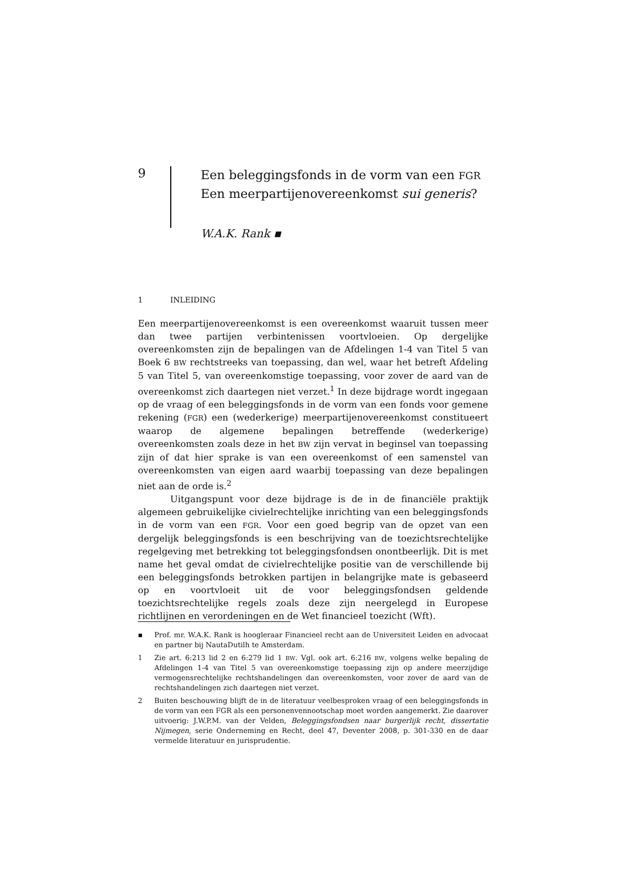9
Een beleggingsfonds in de vorm van een FGR
Een meerpartijenovereenkomst sui generis?
W.A.K. Rank ▪
1 INLEIDING
Een meerpartijenovereenkomst is een overeenkomst waaruit tussen meer dan twee partijen verbintenissen voortvloeien. Op dergelijke overeenkomsten zijn de bepalingen van de Afdelingen 1-4 van Titel 5 van Boek 6 BW rechtstreeks van toepassing, dan wel, waar het betreft Afdeling 5 van Titel 5, van overeenkomstige toepassing, voor zover de aard van de overeenkomst zich daartegen niet verzet.<sup>1</sup> In deze bijdrage wordt ingegaan op de vraag of een beleggingsfonds in de vorm van een fonds voor gemene rekening (FGR) een (wederkerige) meerpartijenovereenkomst constitueert waarop de algemene bepalingen betreffende (wederkerige) overeenkomsten zoals deze in het BW zijn vervat in beginsel van toepassing zijn of dat hier sprake is van een overeenkomst of een samenstel van overeenkomsten van eigen aard waarbij toepassing van deze bepalingen niet aan de orde is.<sup>2</sup>
Uitgangspunt voor deze bijdrage is de in de financiële praktijk algemeen gebruikelijke civielrechtelijke inrichting van een beleggingsfonds in de vorm van een FGR. Voor een goed begrip van de opzet van een dergelijk beleggingsfonds is een beschrijving van de toezichtsrechtelijke regelgeving met betrekking tot beleggingsfondsen onontbeerlijk. Dit is met name het geval omdat de civielrechtelijke positie van de verschillende bij een beleggingsfonds betrokken partijen in belangrijke mate is gebaseerd op en voortvloeit uit de voor beleggingsfondsen geldende toezichtsrechtelijke regels zoals deze zijn neergelegd in Europese richtlijnen en verordeningen en de Wet financieel toezicht (Wft).
▪ Prof. mr. W.A.K. Rank is hoogleraar Financieel recht aan de Universiteit Leiden en advocaat en partner bij NautaDutilh te Amsterdam.
1 Zie art. 6:213 lid 2 en 6:279 lid 1 BW. Vgl. ook art. 6:216 BW, volgens welke bepaling de Afdelingen 1-4 van Titel 5 van overeenkomstige toepassing zijn op andere meerzijdige vermogensrechtelijke rechtshandelingen dan overeenkomsten, voor zover de aard van de rechtshandelingen zich daartegen niet verzet.
2 Buiten beschouwing blijft de in de literatuur veelbesproken vraag of een beleggingsfonds in de vorm van een FGR als een personenvennootschap moet worden aangemerkt. Zie daarover uitvoerig: J.W.P.M. van der Velden, Beleggingsfondsen naar burgerlijk recht, dissertatie Nijmegen, serie Onderneming en Recht, deel 47, Deventer 2008, p. 301-330 en de daar vermelde literatuur en jurisprudentie.